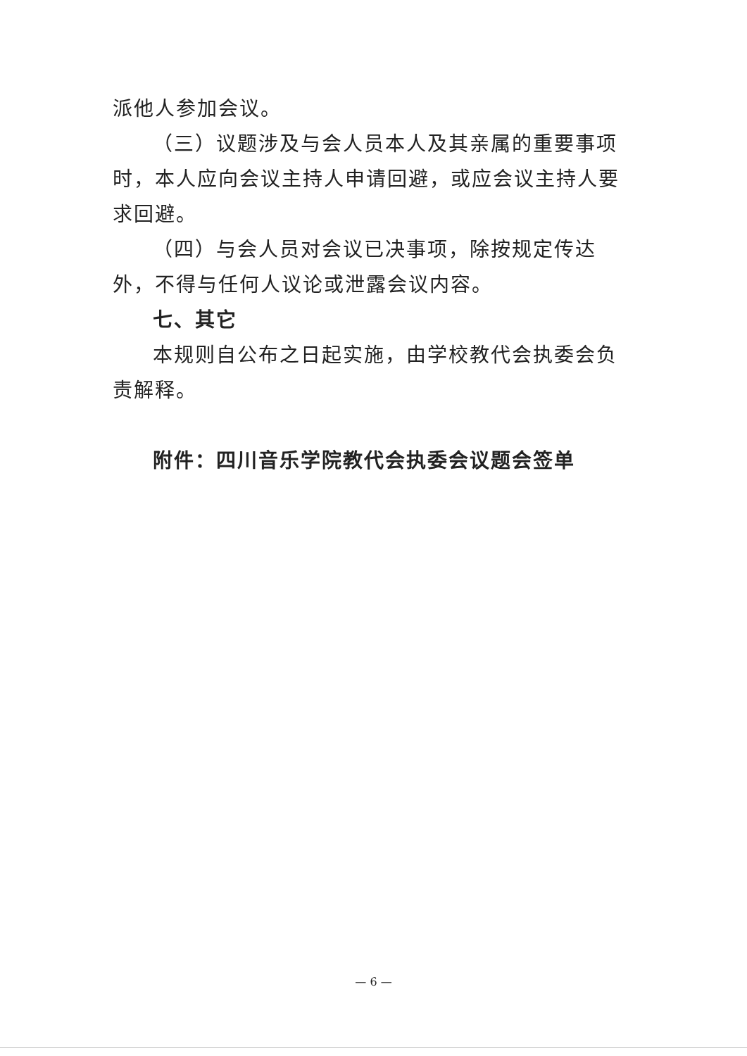派他人参加会议。
（三）议题涉及与会人员本人及其亲属的重要事项时，本人应向会议主持人申请回避，或应会议主持人要求回避。
（四）与会人员对会议已决事项，除按规定传达外，不得与任何人议论或泄露会议内容。
七、其它
本规则自公布之日起实施，由学校教代会执委会负责解释。
附件：四川音乐学院教代会执委会议题会签单
— 6 —